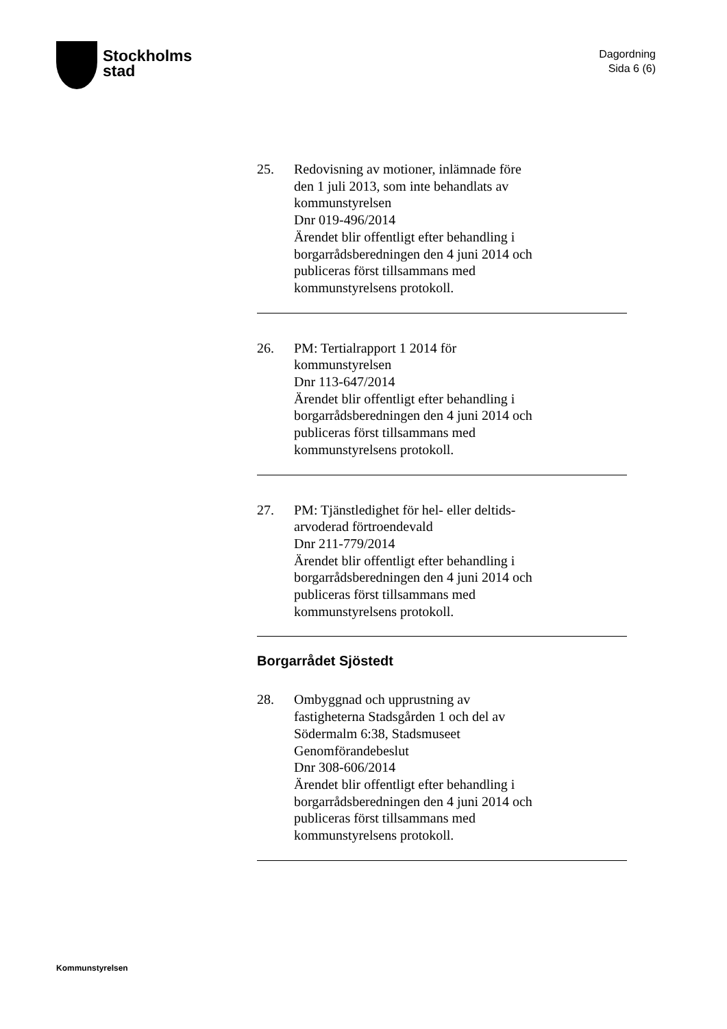Stockholms
stad
Dagordning
Sida 6 (6)
25. Redovisning av motioner, inlämnade före
den 1 juli 2013, som inte behandlats av
kommunstyrelsen
Dnr 019-496/2014
Ärendet blir offentligt efter behandling i
borgarrådsberedningen den 4 juni 2014 och
publiceras först tillsammans med
kommunstyrelsens protokoll.
26. PM: Tertialrapport 1 2014 för
kommunstyrelsen
Dnr 113-647/2014
Ärendet blir offentligt efter behandling i
borgarrådsberedningen den 4 juni 2014 och
publiceras först tillsammans med
kommunstyrelsens protokoll.
27. PM: Tjänstledighet för hel- eller deltids-
arvoderad förtroendevald
Dnr 211-779/2014
Ärendet blir offentligt efter behandling i
borgarrådsberedningen den 4 juni 2014 och
publiceras först tillsammans med
kommunstyrelsens protokoll.
Borgarrådet Sjöstedt
28. Ombyggnad och upprustning av
fastigheterna Stadsgården 1 och del av
Södermalm 6:38, Stadsmuseet
Genomförandebeslut
Dnr 308-606/2014
Ärendet blir offentligt efter behandling i
borgarrådsberedningen den 4 juni 2014 och
publiceras först tillsammans med
kommunstyrelsens protokoll.
Kommunstyrelsen